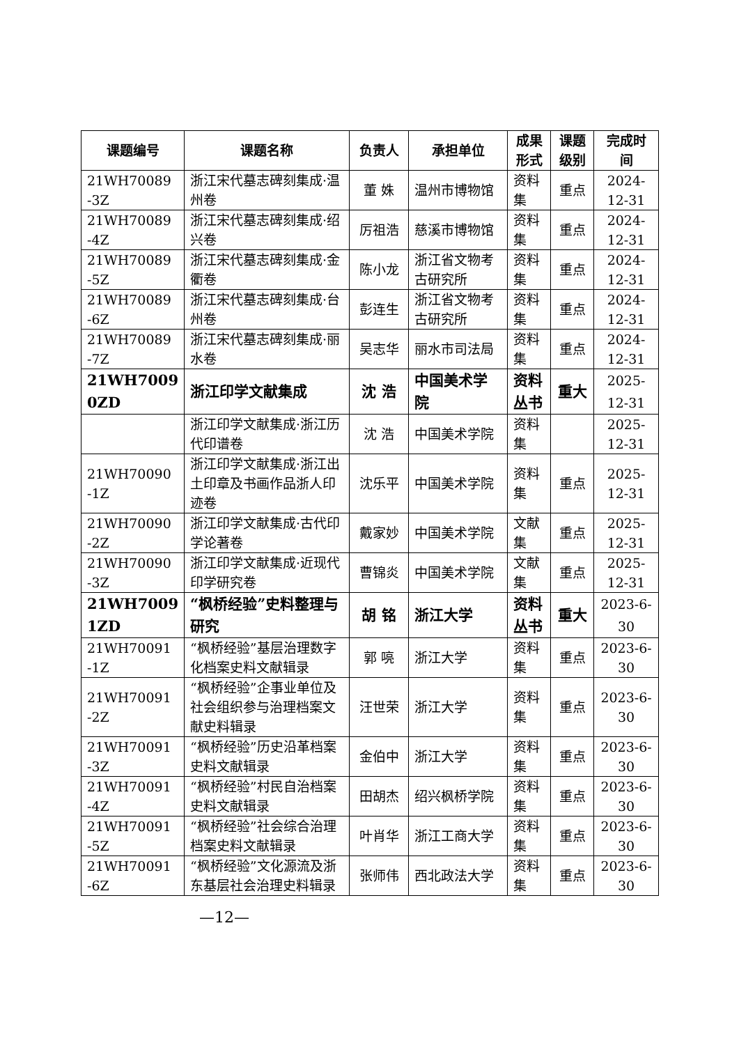| 课题编号 | 课题名称 | 负责人 | 承担单位 | 成果 形式 | 课题 级别 | 完成时间 |
| --- | --- | --- | --- | --- | --- | --- |
| 21WH70089 -3Z | 浙江宋代墓志碑刻集成·温州卷 | 董 姝 | 温州市博物馆 | 资料集 | 重点 | 2024-12-31 |
| 21WH70089 -4Z | 浙江宋代墓志碑刻集成·绍兴卷 | 厉祖浩 | 慈溪市博物馆 | 资料集 | 重点 | 2024-12-31 |
| 21WH70089 -5Z | 浙江宋代墓志碑刻集成·金衢卷 | 陈小龙 | 浙江省文物考古研究所 | 资料集 | 重点 | 2024-12-31 |
| 21WH70089 -6Z | 浙江宋代墓志碑刻集成·台州卷 | 彭连生 | 浙江省文物考古研究所 | 资料集 | 重点 | 2024-12-31 |
| 21WH70089 -7Z | 浙江宋代墓志碑刻集成·丽水卷 | 吴志华 | 丽水市司法局 | 资料集 | 重点 | 2024-12-31 |
| 21WH7009 0ZD | 浙江印学文献集成 | 沈 浩 | 中国美术学院 | 资料丛书 | 重大 | 2025-12-31 |
| | 浙江印学文献集成·浙江历代印谱卷 | 沈 浩 | 中国美术学院 | 资料集 | | 2025-12-31 |
| 21WH70090 -1Z | 浙江印学文献集成·浙江出土印章及书画作品浙人印迹卷 | 沈乐平 | 中国美术学院 | 资料集 | 重点 | 2025-12-31 |
| 21WH70090 -2Z | 浙江印学文献集成·古代印学论著卷 | 戴家妙 | 中国美术学院 | 文献集 | 重点 | 2025-12-31 |
| 21WH70090 -3Z | 浙江印学文献集成·近现代印学研究卷 | 曹锦炎 | 中国美术学院 | 文献集 | 重点 | 2025-12-31 |
| 21WH7009 1ZD | “枫桥经验”史料整理与研究 | 胡 铭 | 浙江大学 | 资料丛书 | 重大 | 2023-6-30 |
| 21WH70091 -1Z | “枫桥经验”基层治理数字化档案史料文献辑录 | 郭 喨 | 浙江大学 | 资料集 | 重点 | 2023-6-30 |
| 21WH70091 -2Z | “枫桥经验”企事业单位及社会组织参与治理档案文献史料辑录 | 汪世荣 | 浙江大学 | 资料集 | 重点 | 2023-6-30 |
| 21WH70091 -3Z | “枫桥经验”历史沿革档案史料文献辑录 | 金伯中 | 浙江大学 | 资料集 | 重点 | 2023-6-30 |
| 21WH70091 -4Z | “枫桥经验”村民自治档案史料文献辑录 | 田胡杰 | 绍兴枫桥学院 | 资料集 | 重点 | 2023-6-30 |
| 21WH70091 -5Z | “枫桥经验”社会综合治理档案史料文献辑录 | 叶肖华 | 浙江工商大学 | 资料集 | 重点 | 2023-6-30 |
| 21WH70091 -6Z | “枫桥经验”文化源流及浙东基层社会治理史料辑录 | 张师伟 | 西北政法大学 | 资料集 | 重点 | 2023-6-30 |
—12—